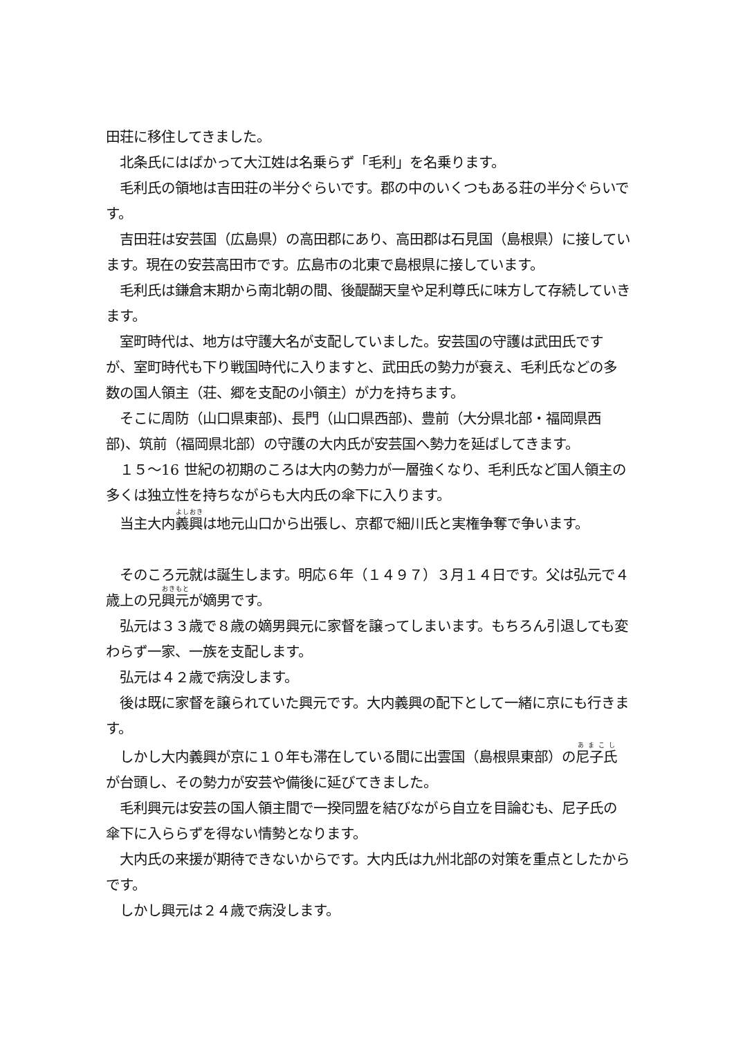田荘に移住してきました。
　北条氏にはばかって大江姓は名乗らず「毛利」を名乗ります。
　毛利氏の領地は吉田荘の半分ぐらいです。郡の中のいくつもある荘の半分ぐらいです。
　吉田荘は安芸国（広島県）の高田郡にあり、高田郡は石見国（島根県）に接しています。現在の安芸高田市です。広島市の北東で島根県に接しています。
　毛利氏は鎌倉末期から南北朝の間、後醍醐天皇や足利尊氏に味方して存続していきます。
　室町時代は、地方は守護大名が支配していました。安芸国の守護は武田氏ですが、室町時代も下り戦国時代に入りますと、武田氏の勢力が衰え、毛利氏などの多数の国人領主（荘、郷を支配の小領主）が力を持ちます。
　そこに周防（山口県東部)、長門（山口県西部)、豊前（大分県北部・福岡県西部)、筑前（福岡県北部）の守護の大内氏が安芸国へ勢力を延ばしてきます。
　１５～16 世紀の初期のころは大内の勢力が一層強くなり、毛利氏など国人領主の多くは独立性を持ちながらも大内氏の傘下に入ります。
　当主大内義興は地元山口から出張し、京都で細川氏と実権争奪で争います。
　そのころ元就は誕生します。明応６年（１４９７）３月１４日です。父は弘元で４歳上の兄興元が嫡男です。
　弘元は３３歳で８歳の嫡男興元に家督を譲ってしまいます。もちろん引退しても変わらず一家、一族を支配します。
　弘元は４２歳で病没します。
　後は既に家督を譲られていた興元です。大内義興の配下として一緒に京にも行きます。
　しかし大内義興が京に１０年も滞在している間に出雲国（島根県東部）の尼子氏が台頭し、その勢力が安芸や備後に延びてきました。
　毛利興元は安芸の国人領主間で一揆同盟を結びながら自立を目論むも、尼子氏の傘下に入ららずを得ない情勢となります。
　大内氏の来援が期待できないからです。大内氏は九州北部の対策を重点としたからです。
　しかし興元は２４歳で病没します。